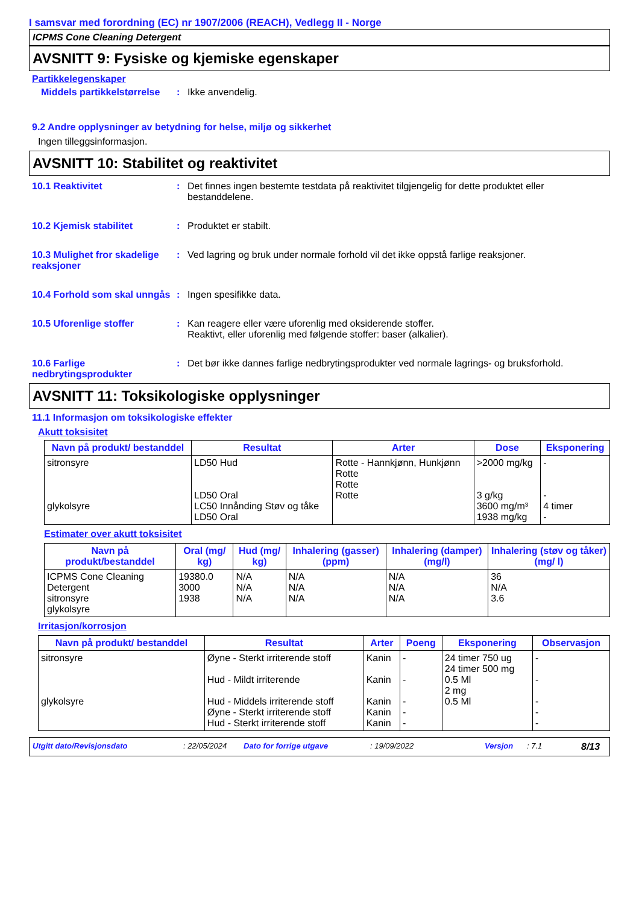I samsvar med forordning (EC) nr 1907/2006 (REACH), Vedlegg II - Norge
ICPMS Cone Cleaning Detergent
AVSNITT 9: Fysiske og kjemiske egenskaper
Partikkelegenskaper
Middels partikkelstørrelse
: Ikke anvendelig.
9.2 Andre opplysninger av betydning for helse, miljø og sikkerhet
Ingen tilleggsinformasjon.
AVSNITT 10: Stabilitet og reaktivitet
10.1 Reaktivitet : Det finnes ingen bestemte testdata på reaktivitet tilgjengelig for dette produktet eller bestanddelene.
10.2 Kjemisk stabilitet : Produktet er stabilt.
10.3 Mulighet fror skadelige reaksjoner
: Ved lagring og bruk under normale forhold vil det ikke oppstå farlige reaksjoner.
10.4 Forhold som skal unngås
: Ingen spesifikke data.
10.5 Uforenlige stoffer : Kan reagere eller være uforenlig med oksiderende stoffer.
Reaktivt, eller uforenlig med følgende stoffer: baser (alkalier).
10.6 Farlige nedbrytingsprodukter
: Det bør ikke dannes farlige nedbrytingsprodukter ved normale lagrings- og bruksforhold.
AVSNITT 11: Toksikologiske opplysninger
11.1 Informasjon om toksikologiske effekter
Akutt toksisitet
| Navn på produkt/ bestanddel | Resultat | Arter | Dose | Eksponering |
| --- | --- | --- | --- | --- |
| sitronsyre glykolsyre | LD50 Hud LD50 Oral LC50 Innånding Støv og tåke LD50 Oral | Rotte - Hannkjønn, Hunkjønn Rotte Rotte Rotte | >2000 mg/kg 3 g/kg 3600 mg/m³ 1938 mg/kg | - - 4 timer - |
Estimater over akutt toksisitet
| Navn på produkt/bestanddel | Oral (mg/ kg) | Hud (mg/ kg) | Inhalering (gasser) (ppm) | Inhalering (damper) (mg/l) | Inhalering (støv og tåker) (mg/ l) |
| --- | --- | --- | --- | --- | --- |
| ICPMS Cone Cleaning Detergent sitronsyre glykolsyre | 19380.0 3000 1938 | N/A N/A N/A | N/A N/A N/A | N/A N/A N/A | 36 N/A 3.6 |
Irritasjon/korrosjon
| Navn på produkt/ bestanddel | Resultat | Arter | Poeng | Eksponering | Observasjon |
| --- | --- | --- | --- | --- | --- |
| sitronsyre glykolsyre | Øyne - Sterkt irriterende stoff Hud - Mildt irriterende Hud - Middels irriterende stoff Øyne - Sterkt irriterende stoff Hud - Sterkt irriterende stoff | Kanin Kanin Kanin Kanin Kanin | - - - - - | 24 timer 750 ug 24 timer 500 mg 0.5 Ml 2 mg 0.5 Ml | - - - - - |
Utgitt dato/Revisjonsdato: 22/05/2024 Dato for forrige utgave: 19/09/2022 Versjon: 7.1 8/13